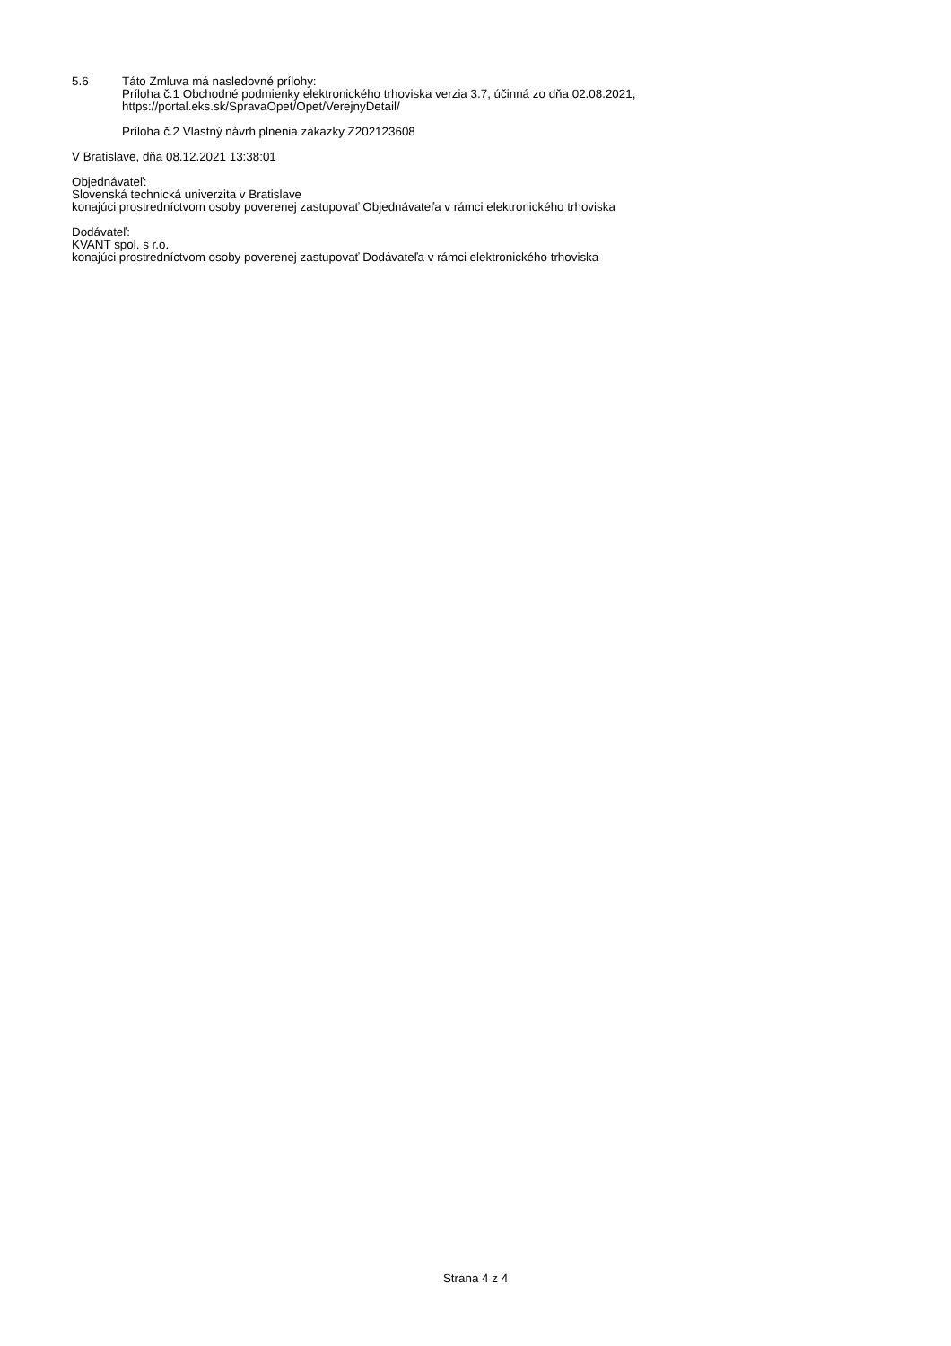5.6 Táto Zmluva má nasledovné prílohy:
Príloha č.1 Obchodné podmienky elektronického trhoviska verzia 3.7, účinná zo dňa 02.08.2021,
https://portal.eks.sk/SpravaOpet/Opet/VerejnyDetail/
Príloha č.2 Vlastný návrh plnenia zákazky Z202123608
V Bratislave, dňa 08.12.2021 13:38:01
Objednávateľ:
Slovenská technická univerzita v Bratislave
konajúci prostredníctvom osoby poverenej zastupovať Objednávateľa v rámci elektronického trhoviska
Dodávateľ:
KVANT spol. s r.o.
konajúci prostredníctvom osoby poverenej zastupovať Dodávateľa v rámci elektronického trhoviska
Strana 4 z 4